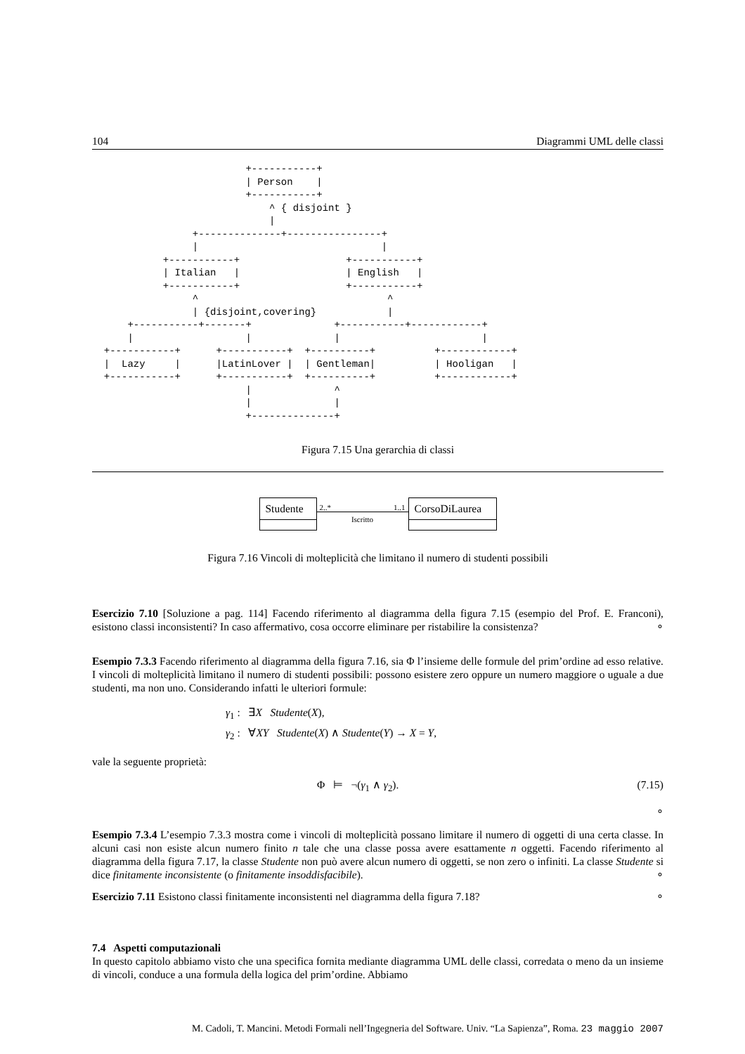104 Diagrammi UML delle classi
                          +-----------+
                          | Person    |
                          +-----------+
                              ^ { disjoint }
                              |
                 +--------------+----------------+
                 |                               |
            +-----------+                  +-----------+
            | Italian   |                  | English   |
            +-----------+                  +-----------+
                 ^                                ^
                 | {disjoint,covering}            |
      +-----------+-------+              +-----------+------------+
      |                   |              |                        |
  +-----------+      +-----------+  +----------+          +------------+
  |  Lazy     |      |LatinLover |  | Gentleman|          | Hooligan   |
  +-----------+      +-----------+  +----------+          +------------+
                          |              ^
                          |              |
                          +--------------+
Figura 7.15 Una gerarchia di classi
Studente
2..* 1..1
Iscritto
CorsoDiLaurea
Figura 7.16 Vincoli di molteplicità che limitano il numero di studenti possibili
Esercizio 7.10 [Soluzione a pag. 114] Facendo riferimento al diagramma della figura 7.15 (esempio del Prof. E. Franconi), esistono classi inconsistenti? In caso affermativo, cosa occorre eliminare per ristabilire la consistenza? ∘
Esempio 7.3.3 Facendo riferimento al diagramma della figura 7.16, sia Φ l’insieme delle formule del prim’ordine ad esso relative. I vincoli di molteplicità limitano il numero di studenti possibili: possono esistere zero oppure un numero maggiore o uguale a due studenti, ma non uno. Considerando infatti le ulteriori formule:
γ<sub>1</sub> : ∃X Studente(X),
γ<sub>2</sub> : ∀XY Studente(X) ∧ Studente(Y) → X = Y,
vale la seguente proprietà:
Φ ⊨ ¬(γ<sub>1</sub> ∧ γ<sub>2</sub>). (7.15)
∘
Esempio 7.3.4 L’esempio 7.3.3 mostra come i vincoli di molteplicità possano limitare il numero di oggetti di una certa classe. In alcuni casi non esiste alcun numero finito n tale che una classe possa avere esattamente n oggetti. Facendo riferimento al diagramma della figura 7.17, la classe Studente non può avere alcun numero di oggetti, se non zero o infiniti. La classe Studente si dice finitamente inconsistente (o finitamente insoddisfacibile). ∘
Esercizio 7.11 Esistono classi finitamente inconsistenti nel diagramma della figura 7.18? ∘
7.4 Aspetti computazionali
In questo capitolo abbiamo visto che una specifica fornita mediante diagramma UML delle classi, corredata o meno da un insieme di vincoli, conduce a una formula della logica del prim’ordine. Abbiamo
M. Cadoli, T. Mancini. Metodi Formali nell’Ingegneria del Software. Univ. “La Sapienza”, Roma. 23 maggio 2007